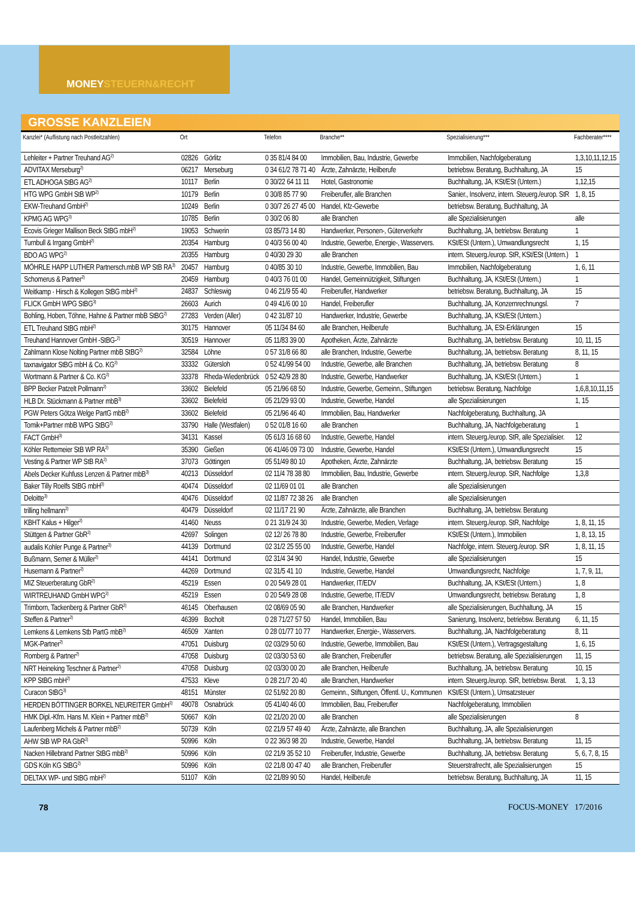MONEYSTEUERN&RECHT
GROSSE KANZLEIEN
| Kanzlei* (Auflistung nach Postleitzahlen) | Ort | | Telefon | Branche** | Spezialisierung*** | Fachberater**** |
| --- | --- | --- | --- | --- | --- | --- |
| Lehleiter + Partner Treuhand AG<sup>2)</sup> | 02826 | Görlitz | 0 35 81/4 84 00 | Immobilien, Bau, Industrie, Gewerbe | Immobilien, Nachfolgeberatung | 1,3,10,11,12,15 |
| ADVITAX Merseburg<sup>2)</sup> | 06217 | Merseburg | 0 34 61/2 78 71 40 | Ärzte, Zahnärzte, Heilberufe | betriebsw. Beratung, Buchhaltung, JA | 15 |
| ETL ADHOGA StBG AG<sup>2)</sup> | 10117 | Berlin | 0 30/22 64 11 11 | Hotel, Gastronomie | Buchhaltung, JA, KSt/ESt (Untern.) | 1,12,15 |
| HTG WPG GmbH StB WP<sup>2)</sup> | 10179 | Berlin | 0 30/8 85 77 90 | Freiberufler, alle Branchen | Sanier., Insolvenz, intern. Steuerg./europ. StR | 1, 8, 15 |
| EKW-Treuhand GmbH<sup>2)</sup> | 10249 | Berlin | 0 30/7 26 27 45 00 | Handel, Kfz-Gewerbe | betriebsw. Beratung, Buchhaltung, JA | |
| KPMG AG WPG<sup>3)</sup> | 10785 | Berlin | 0 30/2 06 80 | alle Branchen | alle Spezialisierungen | alle |
| Ecovis Grieger Mallison Beck StBG mbH<sup>2)</sup> | 19053 | Schwerin | 03 85/73 14 80 | Handwerker, Personen-, Güterverkehr | Buchhaltung, JA, betriebsw. Beratung | 1 |
| Turnbull & Irrgang GmbH<sup>2)</sup> | 20354 | Hamburg | 0 40/3 56 00 40 | Industrie, Gewerbe, Energie-, Wasservers. | KSt/ESt (Untern.), Umwandlungsrecht | 1, 15 |
| BDO AG WPG<sup>2)</sup> | 20355 | Hamburg | 0 40/30 29 30 | alle Branchen | intern. Steuerg./europ. StR, KSt/ESt (Untern.) | 1 |
| MÖHRLE HAPP LUTHER Partnersch.mbB WP StB RA<sup>3)</sup> | 20457 | Hamburg | 0 40/85 30 10 | Industrie, Gewerbe, Immobilien, Bau | Immobilien, Nachfolgeberatung | 1, 6, 11 |
| Schomerus & Partner<sup>2)</sup> | 20459 | Hamburg | 0 40/3 76 01 00 | Handel, Gemeinnützigkeit, Stiftungen | Buchhaltung, JA, KSt/ESt (Untern.) | 1 |
| Weitkamp · Hirsch & Kollegen StBG mbH<sup>2)</sup> | 24837 | Schleswig | 0 46 21/9 55 40 | Freiberufler, Handwerker | betriebsw. Beratung, Buchhaltung, JA | 15 |
| FLICK GmbH WPG StBG<sup>3)</sup> | 26603 | Aurich | 0 49 41/6 00 10 | Handel, Freiberufler | Buchhaltung, JA, Konzernrechnungsl. | 7 |
| Bohling, Hoben, Töhne, Hahne & Partner mbB StBG<sup>2)</sup> | 27283 | Verden (Aller) | 0 42 31/87 10 | Handwerker, Industrie, Gewerbe | Buchhaltung, JA, KSt/ESt (Untern.) | |
| ETL Treuhand StBG mbH<sup>2)</sup> | 30175 | Hannover | 05 11/34 84 60 | alle Branchen, Heilberufe | Buchhaltung, JA, ESt-Erklärungen | 15 |
| Treuhand Hannover GmbH -StBG-<sup>2)</sup> | 30519 | Hannover | 05 11/83 39 00 | Apotheken, Ärzte, Zahnärzte | Buchhaltung, JA, betriebsw. Beratung | 10, 11, 15 |
| Zahlmann Klose Nolting Partner mbB StBG<sup>2)</sup> | 32584 | Löhne | 0 57 31/8 66 80 | alle Branchen, Industrie, Gewerbe | Buchhaltung, JA, betriebsw. Beratung | 8, 11, 15 |
| taxnavigator StBG mbH & Co. KG<sup>2)</sup> | 33332 | Gütersloh | 0 52 41/99 54 00 | Industrie, Gewerbe, alle Branchen | Buchhaltung, JA, betriebsw. Beratung | 8 |
| Wortmann & Partner & Co. KG<sup>2)</sup> | 33378 | Rheda-Wiedenbrück | 0 52 42/9 28 80 | Industrie, Gewerbe, Handwerker | Buchhaltung, JA, KSt/ESt (Untern.) | 1 |
| BPP Becker Patzelt Pollmann<sup>2)</sup> | 33602 | Bielefeld | 05 21/96 68 50 | Industrie, Gewerbe, Gemeinn., Stiftungen | betriebsw. Beratung, Nachfolge | 1,6,8,10,11,15 |
| HLB Dr. Stückmann & Partner mbB<sup>3)</sup> | 33602 | Bielefeld | 05 21/29 93 00 | Industrie, Gewerbe, Handel | alle Spezialisierungen | 1, 15 |
| PGW Peters Götza Welge PartG mbB<sup>2)</sup> | 33602 | Bielefeld | 05 21/96 46 40 | Immobilien, Bau, Handwerker | Nachfolgeberatung, Buchhaltung, JA | |
| Tomik+Partner mbB WPG StBG<sup>2)</sup> | 33790 | Halle (Westfalen) | 0 52 01/8 16 60 | alle Branchen | Buchhaltung, JA, Nachfolgeberatung | 1 |
| FACT GmbH<sup>3)</sup> | 34131 | Kassel | 05 61/3 16 68 60 | Industrie, Gewerbe, Handel | intern. Steuerg./europ. StR, alle Spezialisier. | 12 |
| Köhler Rettemeier StB WP RA<sup>2)</sup> | 35390 | Gießen | 06 41/46 09 73 00 | Industrie, Gewerbe, Handel | KSt/ESt (Untern.), Umwandlungsrecht | 15 |
| Vesting & Partner WP StB RA<sup>2)</sup> | 37073 | Göttingen | 05 51/49 80 10 | Apotheken, Ärzte, Zahnärzte | Buchhaltung, JA, betriebsw. Beratung | 15 |
| Abels Decker Kuhfuss Lenzen & Partner mbB<sup>3)</sup> | 40213 | Düsseldorf | 02 11/4 78 38 80 | Immobilien, Bau, Industrie, Gewerbe | intern. Steuerg./europ. StR, Nachfolge | 1,3,8 |
| Baker Tilly Roelfs StBG mbH<sup>3)</sup> | 40474 | Düsseldorf | 02 11/69 01 01 | alle Branchen | alle Spezialisierungen | |
| Deloitte<sup>3)</sup> | 40476 | Düsseldorf | 02 11/87 72 38 26 | alle Branchen | alle Spezialisierungen | |
| trilling hellmann<sup>2)</sup> | 40479 | Düsseldorf | 02 11/17 21 90 | Ärzte, Zahnärzte, alle Branchen | Buchhaltung, JA, betriebsw. Beratung | |
| KBHT Kalus + Hilger<sup>2)</sup> | 41460 | Neuss | 0 21 31/9 24 30 | Industrie, Gewerbe, Medien, Verlage | intern. Steuerg./europ. StR, Nachfolge | 1, 8, 11, 15 |
| Stüttgen & Partner GbR<sup>2)</sup> | 42697 | Solingen | 02 12/ 26 78 80 | Industrie, Gewerbe, Freiberufler | KSt/ESt (Untern.), Immobilien | 1, 8, 13, 15 |
| audalis Kohler Punge & Partner<sup>3)</sup> | 44139 | Dortmund | 02 31/2 25 55 00 | Industrie, Gewerbe, Handel | Nachfolge, intern. Steuerg./europ. StR | 1, 8, 11, 15 |
| Bußmann, Semer & Müller<sup>2)</sup> | 44141 | Dortmund | 02 31/4 34 90 | Handel, Industrie, Gewerbe | alle Spezialisierungen | 15 |
| Husemann & Partner<sup>2)</sup> | 44269 | Dortmund | 02 31/5 41 10 | Industrie, Gewerbe, Handel | Umwandlungsrecht, Nachfolge | 1, 7, 9, 11, |
| MIZ Steuerberatung GbR<sup>2)</sup> | 45219 | Essen | 0 20 54/9 28 01 | Handwerker, IT/EDV | Buchhaltung, JA, KSt/ESt (Untern.) | 1, 8 |
| WIRTREUHAND GmbH WPG<sup>2)</sup> | 45219 | Essen | 0 20 54/9 28 08 | Industrie, Gewerbe, IT/EDV | Umwandlungsrecht, betriebsw. Beratung | 1, 8 |
| Trimborn, Tackenberg & Partner GbR<sup>2)</sup> | 46145 | Oberhausen | 02 08/69 05 90 | alle Branchen, Handwerker | alle Spezialisierungen, Buchhaltung, JA | 15 |
| Steffen & Partner<sup>2)</sup> | 46399 | Bocholt | 0 28 71/27 57 50 | Handel, Immobilien, Bau | Sanierung, Insolvenz, betriebsw. Beratung | 6, 11, 15 |
| Lemkens & Lemkens Stb PartG mbB<sup>2)</sup> | 46509 | Xanten | 0 28 01/77 10 77 | Handwerker, Energie-, Wasservers. | Buchhaltung, JA, Nachfolgeberatung | 8, 11 |
| MGK-Partner<sup>2)</sup> | 47051 | Duisburg | 02 03/29 50 60 | Industrie, Gewerbe, Immobilien, Bau | KSt/ESt (Untern.), Vertragsgestaltung | 1, 6, 15 |
| Romberg & Partner<sup>2)</sup> | 47058 | Duisburg | 02 03/30 53 60 | alle Branchen, Freiberufler | betriebsw. Beratung, alle Spezialisierungen | 11, 15 |
| NRT Heineking Teschner & Partner<sup>2)</sup> | 47058 | Duisburg | 02 03/30 00 20 | alle Branchen, Heilberufe | Buchhaltung, JA, betriebsw. Beratung | 10, 15 |
| KPP StBG mbH<sup>2)</sup> | 47533 | Kleve | 0 28 21/7 20 40 | alle Branchen, Handwerker | intern. Steuerg./europ. StR, betriebsw. Berat. | 1, 3, 13 |
| Curacon StBG<sup>3)</sup> | 48151 | Münster | 02 51/92 20 80 | Gemeinn., Stiftungen, Öffentl. U., Kommunen | KSt/ESt (Untern.), Umsatzsteuer | |
| HERDEN BÖTTINGER BORKEL NEUREITER GmbH<sup>2)</sup> | 49078 | Osnabrück | 05 41/40 46 00 | Immobilien, Bau, Freiberufler | Nachfolgeberatung, Immobilien | |
| HMK Dipl.-Kfm. Hans M. Klein + Partner mbB<sup>2)</sup> | 50667 | Köln | 02 21/20 20 00 | alle Branchen | alle Spezialisierungen | 8 |
| Laufenberg Michels & Partner mbB<sup>2)</sup> | 50739 | Köln | 02 21/9 57 49 40 | Ärzte, Zahnärzte, alle Branchen | Buchhaltung, JA, alle Spezialisierungen | |
| AHW StB WP RA GbR<sup>2)</sup> | 50996 | Köln | 0 22 36/3 98 20 | Industrie, Gewerbe, Handel | Buchhaltung, JA, betriebsw. Beratung | 11, 15 |
| Nacken Hillebrand Partner StBG mbB<sup>2)</sup> | 50996 | Köln | 02 21/9 35 52 10 | Freiberufler, Industrie, Gewerbe | Buchhaltung, JA, betriebsw. Beratung | 5, 6, 7, 8, 15 |
| GDS Köln KG StBG<sup>2)</sup> | 50996 | Köln | 02 21/8 00 47 40 | alle Branchen, Freiberufler | Steuerstrafrecht, alle Spezialisierungen | 15 |
| DELTAX WP- und StBG mbH<sup>2)</sup> | 51107 | Köln | 02 21/89 90 50 | Handel, Heilberufe | betriebsw. Beratung, Buchhaltung, JA | 11, 15 |
78 FOCUS-MONEY 17/2016